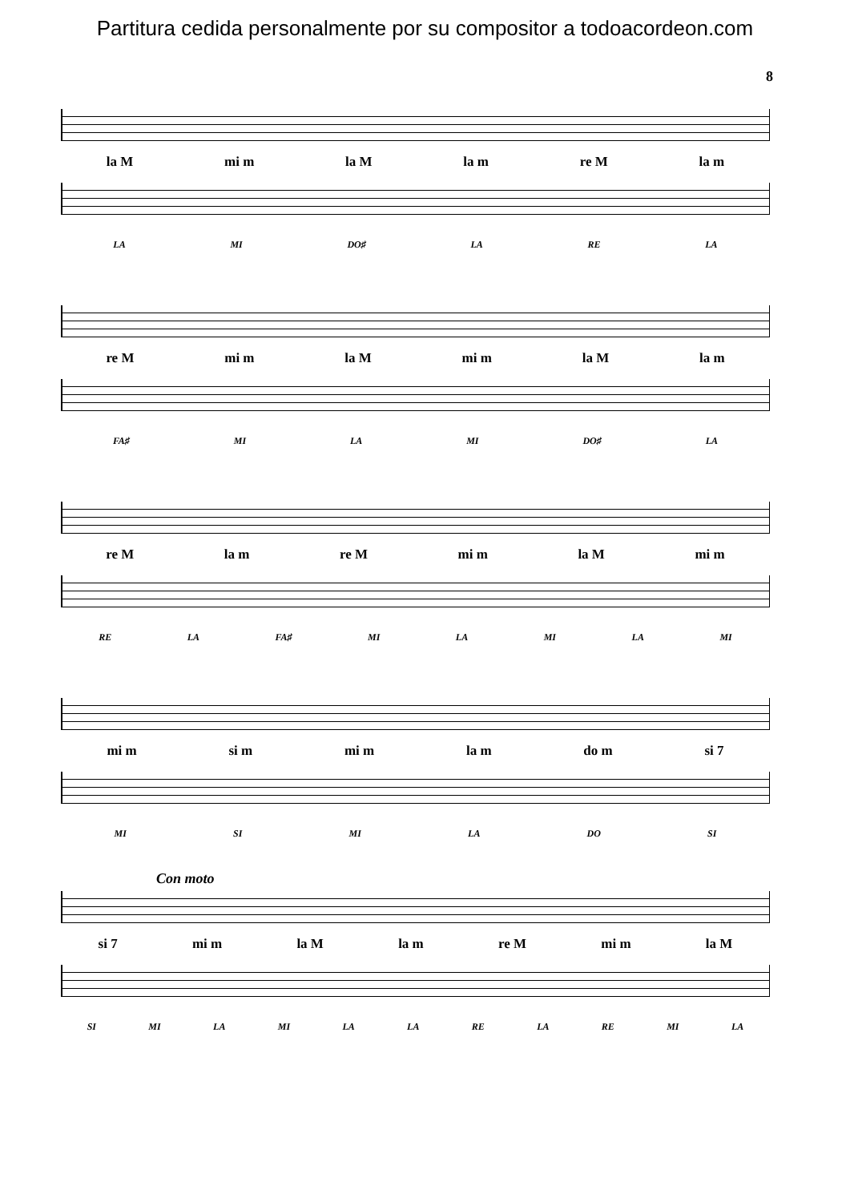Partitura cedida personalmente por su compositor a todoacordeon.com
8
la M mi m la M la m re M la m
LA MI DO♯ LA RE LA
re M mi m la M mi m la M la m
FA♯ MI LA MI DO♯ LA
re M la m re M mi m la M mi m
RE LA FA♯ MI LA MI LA MI
mi m si m mi m la m do m si 7
MI SI MI LA DO SI
Con moto
si 7 mi m la M la m re M mi m la M
SI MI LA MI LA LA RE LA RE MI LA